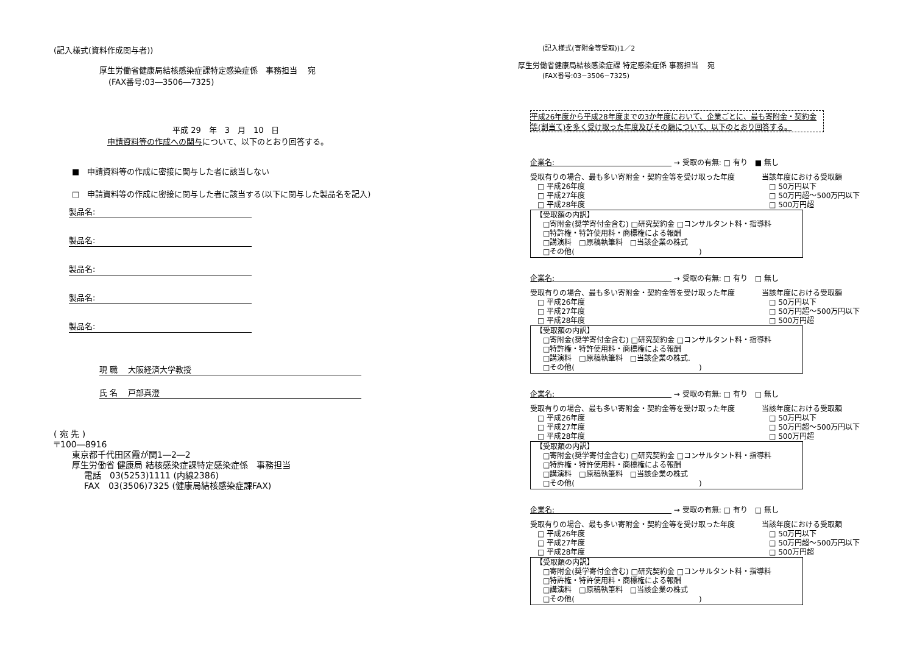(記入様式(資料作成関与者))
厚生労働省健康局結核感染症課特定感染症係　事務担当　 宛
(FAX番号:03―3506―7325)
平成 29　年　3　月　10　日
申請資料等の作成への関与について、以下のとおり回答する。
■　申請資料等の作成に密接に関与した者に該当しない
□　申請資料等の作成に密接に関与した者に該当する(以下に関与した製品名を記入)
製品名:
製品名:
製品名:
製品名:
製品名:
現 職　 大阪経済大学教授
氏 名　 戸部真澄
( 宛 先 )
〒100―8916
東京都千代田区霞が関1―2―2
厚生労働省 健康局 結核感染症課特定感染症係　事務担当
電話　03(5253)1111 (内線2386)
FAX　03(3506)7325 (健康局結核感染症課FAX)
(記入様式(寄附金等受取))1／2
厚生労働省健康局結核感染症課 特定感染症係 事務担当　 宛
(FAX番号:03−3506−7325)
平成26年度から平成28年度までの3か年度において、企業ごとに、最も寄附金・契約金等(割当て)を多く受け取った年度及びその額について、以下のとおり回答する。
企業名:　　　　　　　　　　　　　　　　 → 受取の有無: □ 有り　■ 無し
受取有りの場合、最も多い寄附金・契約金等を受け取った年度
　□ 平成26年度
　□ 平成27年度
　□ 平成28年度
当該年度における受取額
　□ 50万円以下
　□ 50万円超〜500万円以下
　□ 500万円超
【受取額の内訳】
　□寄附金(奨学寄付金含む) □研究契約金 □コンサルタント料・指導料
　□特許権・特許使用料・商標権による報酬
　□講演料　□原稿執筆料　□当該企業の株式
　□その他(　　　　　　　　　　　　　　　　　)
企業名:　　　　　　　　　　　　　　　　 → 受取の有無: □ 有り　□ 無し
受取有りの場合、最も多い寄附金・契約金等を受け取った年度
　□ 平成26年度
　□ 平成27年度
　□ 平成28年度
当該年度における受取額
　□ 50万円以下
　□ 50万円超〜500万円以下
　□ 500万円超
【受取額の内訳】
　□寄附金(奨学寄付金含む) □研究契約金 □コンサルタント料・指導料
　□特許権・特許使用料・商標権による報酬
　□講演料　□原稿執筆料　□当該企業の株式.
　□その他(　　　　　　　　　　　　　　　　　)
企業名:　　　　　　　　　　　　　　　　 → 受取の有無: □ 有り　□ 無し
受取有りの場合、最も多い寄附金・契約金等を受け取った年度
　□ 平成26年度
　□ 平成27年度
　□ 平成28年度
当該年度における受取額
　□ 50万円以下
　□ 50万円超〜500万円以下
　□ 500万円超
【受取額の内訳】
　□寄附金(奨学寄付金含む) □研究契約金 □コンサルタント料・指導料
　□特許権・特許使用料・商標権による報酬
　□講演料　□原稿執筆料　□当該企業の株式
　□その他(　　　　　　　　　　　　　　　　　)
企業名:　　　　　　　　　　　　　　　　 → 受取の有無: □ 有り　□ 無し
受取有りの場合、最も多い寄附金・契約金等を受け取った年度
　□ 平成26年度
　□ 平成27年度
　□ 平成28年度
当該年度における受取額
　□ 50万円以下
　□ 50万円超〜500万円以下
　□ 500万円超
【受取額の内訳】
　□寄附金(奨学寄付金含む) □研究契約金 □コンサルタント料・指導料
　□特許権・特許使用料・商標権による報酬
　□講演料　□原稿執筆料　□当該企業の株式
　□その他(　　　　　　　　　　　　　　　　　)